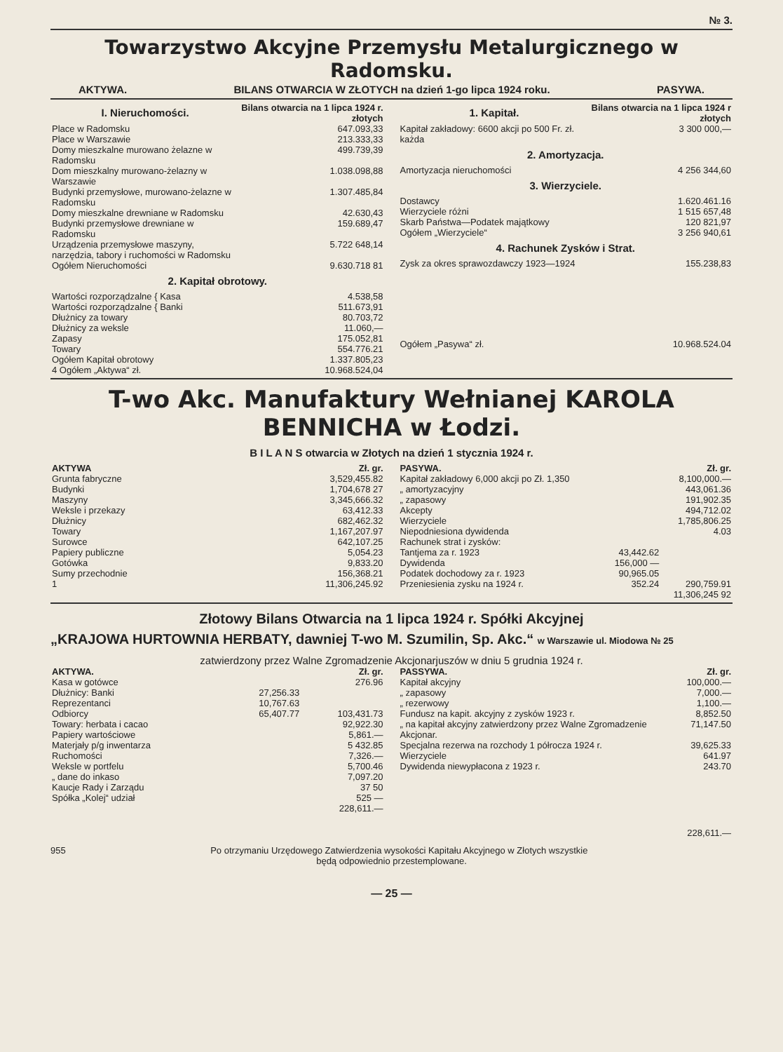№ 3.
Towarzystwo Akcyjne Przemysłu Metalurgicznego w Radomsku.
AKTYWA. BILANS OTWARCIA W ZŁOTYCH na dzień 1-go lipca 1924 roku. PASYWA.
| I. Nieruchomości. | Bilans otwarcia na 1 lipca 1924 r. złotych |
| --- | --- |
| Place w Radomsku | 647.093,33 |
| Place w Warszawie | 213.333,33 |
| Domy mieszkalne murowano żelazne w Radomsku | 499.739,39 |
| Dom mieszkalny murowano-żelazny w Warszawie | 1.038.098,88 |
| Budynki przemysłowe, murowano-żelazne w Radomsku | 1.307.485,84 |
| Domy mieszkalne drewniane w Radomsku | 42.630,43 |
| Budynki przemysłowe drewniane w Radomsku | 159.689,47 |
| Urządzenia przemysłowe maszyny, narzędzia, tabory i ruchomości w Radomsku | 5.722 648,14 |
| Ogółem Nieruchomości | 9.630.718 81 |
| 2. Kapitał obrotowy. | |
| Wartości rozporządzalne { Kasa | 4.538,58 |
| Wartości rozporządzalne { Banki | 511.673,91 |
| Dłużnicy za towary | 80.703,72 |
| Dłużnicy za weksle | 11.060,— |
| Zapasy | 175.052,81 |
| Towary | 554.776.21 |
| Ogółem Kapitał obrotowy | 1.337.805,23 |
| 4 Ogółem „Aktywa“ zł. | 10.968.524,04 |
| 1. Kapitał. | Bilans otwarcia na 1 lipca 1924 r złotych |
| --- | --- |
| Kapitał zakładowy: 6600 akcji po 500 Fr. zł. każda | 3 300 000,— |
| 2. Amortyzacja. | |
| Amortyzacja nieruchomości | 4 256 344,60 |
| 3. Wierzyciele. | |
| Dostawcy | 1.620.461.16 |
| Wierzyciele różni | 1 515 657,48 |
| Skarb Państwa—Podatek majątkowy | 120 821,97 |
| Ogółem „Wierzyciele“ | 3 256 940,61 |
| 4. Rachunek Zysków i Strat. | |
| Zysk za okres sprawozdawczy 1923—1924 | 155.238,83 |
| Ogółem „Pasywa“ zł. | 10.968.524.04 |
T-wo Akc. Manufaktury Wełnianej KAROLA BENNICHA w Łodzi.
B I L A N S otwarcia w Złotych na dzień 1 stycznia 1924 r.
| AKTYWA | Zł. gr. |
| --- | --- |
| Grunta fabryczne | 3,529,455.82 |
| Budynki | 1,704,678 27 |
| Maszyny | 3,345,666.32 |
| Weksle i przekazy | 63,412.33 |
| Dłużnicy | 682,462.32 |
| Towary | 1,167,207.97 |
| Surowce | 642,107.25 |
| Papiery publiczne | 5,054.23 |
| Gotówka | 9,833.20 |
| Sumy przechodnie | 156,368.21 |
| 1 | 11,306,245.92 |
| PASYWA. | | Zł. gr. |
| --- | --- | --- |
| Kapitał zakładowy 6,000 akcji po Zł. 1,350 | | 8,100,000.— |
| „ amortyzacyjny | | 443,061.36 |
| „ zapasowy | | 191,902.35 |
| Akcepty | | 494,712.02 |
| Wierzyciele | | 1,785,806.25 |
| Niepodniesiona dywidenda | | 4.03 |
| Rachunek strat i zysków: | | |
| Tantjema za r. 1923 | 43,442.62 | |
| Dywidenda | 156,000 — | |
| Podatek dochodowy za r. 1923 | 90,965.05 | |
| Przeniesienia zysku na 1924 r. | 352.24 | 290,759.91 |
| | | 11,306,245 92 |
Złotowy Bilans Otwarcia na 1 lipca 1924 r. Spółki Akcyjnej
„KRAJOWA HURTOWNIA HERBATY, dawniej T-wo M. Szumilin, Sp. Akc.“ w Warszawie ul. Miodowa № 25
zatwierdzony przez Walne Zgromadzenie Akcjonarjuszów w dniu 5 grudnia 1924 r.
| AKTYWA. | | Zł. gr. |
| --- | --- | --- |
| Kasa w gotówce | | 276.96 |
| Dłużnicy: Banki | 27,256.33 | |
| Reprezentanci | 10,767.63 | |
| Odbiorcy | 65,407.77 | 103,431.73 |
| Towary: herbata i cacao | | 92,922.30 |
| Papiery wartościowe | | 5,861.— |
| Materjały p/g inwentarza | | 5 432.85 |
| Ruchomości | | 7,326.— |
| Weksle w portfelu | | 5,700.46 |
| „ dane do inkaso | | 7,097.20 |
| Kaucje Rady i Zarządu | | 37 50 |
| Spółka „Kolej“ udział | | 525 — |
| | | 228,611.— |
| PASSYWA. | Zł. gr. |
| --- | --- |
| Kapitał akcyjny | 100,000.— |
| „ zapasowy | 7,000.— |
| „ rezerwowy | 1,100.— |
| Fundusz na kapit. akcyjny z zysków 1923 r. | 8,852.50 |
| „ na kapitał akcyjny zatwierdzony przez Walne Zgromadzenie Akcjonar. | 71,147.50 |
| Specjalna rezerwa na rozchody 1 półrocza 1924 r. | 39,625.33 |
| Wierzyciele | 641.97 |
| Dywidenda niewypłacona z 1923 r. | 243.70 |
| | 228,611.— |
955 Po otrzymaniu Urzędowego Zatwierdzenia wysokości Kapitału Akcyjnego w Złotych wszystkie
będą odpowiednio przestemplowane.
— 25 —